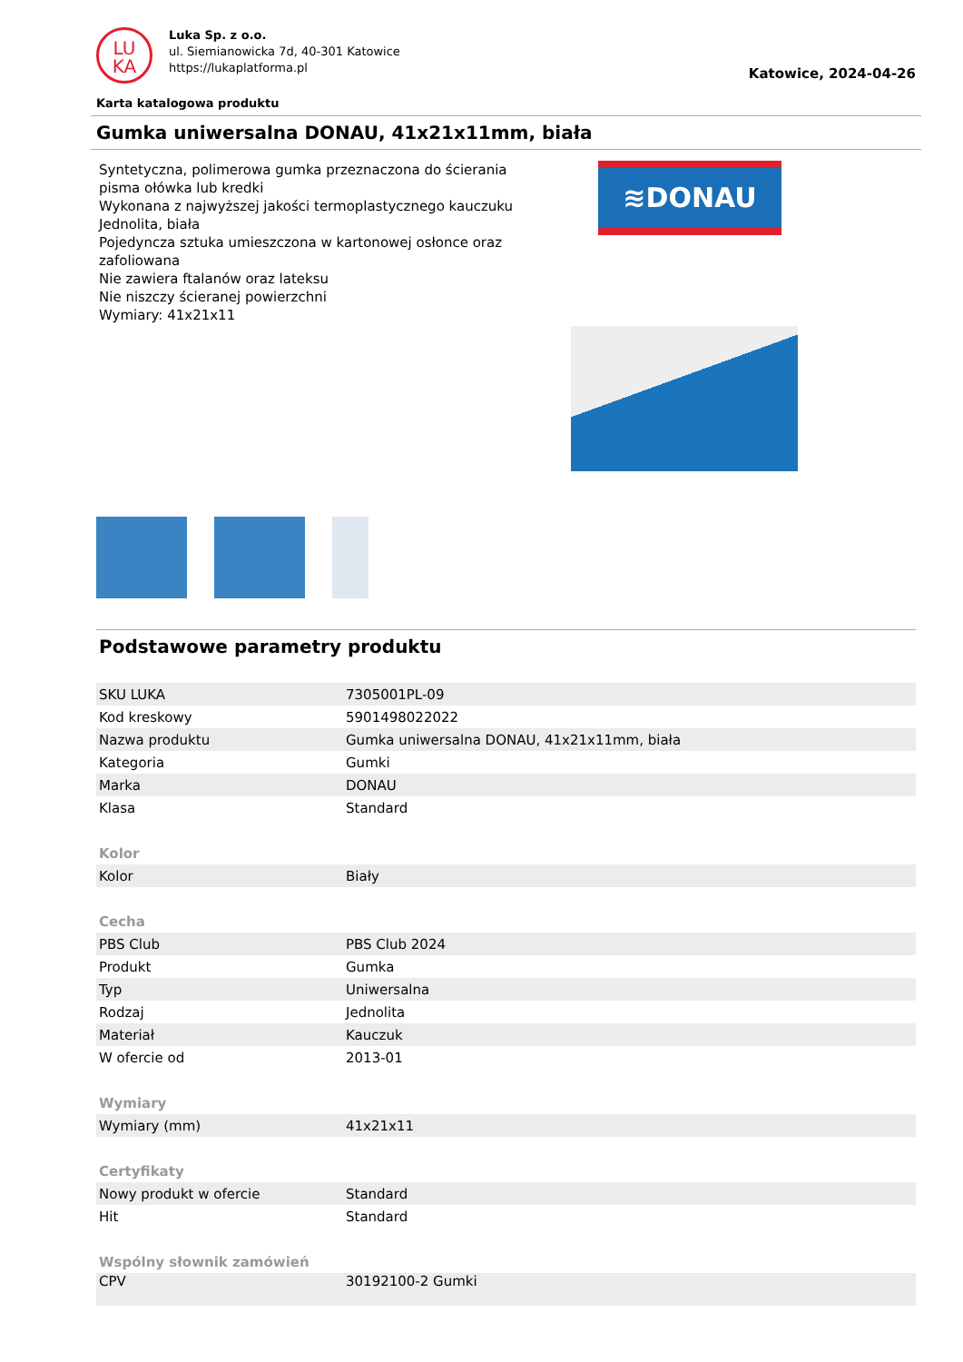LU
KA
Luka Sp. z o.o.
ul. Siemianowicka 7d, 40-301 Katowice
https://lukaplatforma.pl
Katowice, 2024-04-26
Karta katalogowa produktu
Gumka uniwersalna DONAU, 41x21x11mm, biała
Syntetyczna, polimerowa gumka przeznaczona do ścierania pisma ołówka lub kredki
Wykonana z najwyższej jakości termoplastycznego kauczuku
Jednolita, biała
Pojedyncza sztuka umieszczona w kartonowej osłonce oraz zafoliowana
Nie zawiera ftalanów oraz lateksu
Nie niszczy ścieranej powierzchni
Wymiary: 41x21x11
≋DONAU
Podstawowe parametry produktu
| SKU LUKA | 7305001PL-09 |
| Kod kreskowy | 5901498022022 |
| Nazwa produktu | Gumka uniwersalna DONAU, 41x21x11mm, biała |
| Kategoria | Gumki |
| Marka | DONAU |
| Klasa | Standard |
| Kolor | |
| Kolor | Biały |
| Cecha | |
| PBS Club | PBS Club 2024 |
| Produkt | Gumka |
| Typ | Uniwersalna |
| Rodzaj | Jednolita |
| Materiał | Kauczuk |
| W ofercie od | 2013-01 |
| Wymiary | |
| Wymiary (mm) | 41x21x11 |
| Certyfikaty | |
| Nowy produkt w ofercie | Standard |
| Hit | Standard |
| Wspólny słownik zamówień | |
| CPV | 30192100-2 Gumki |